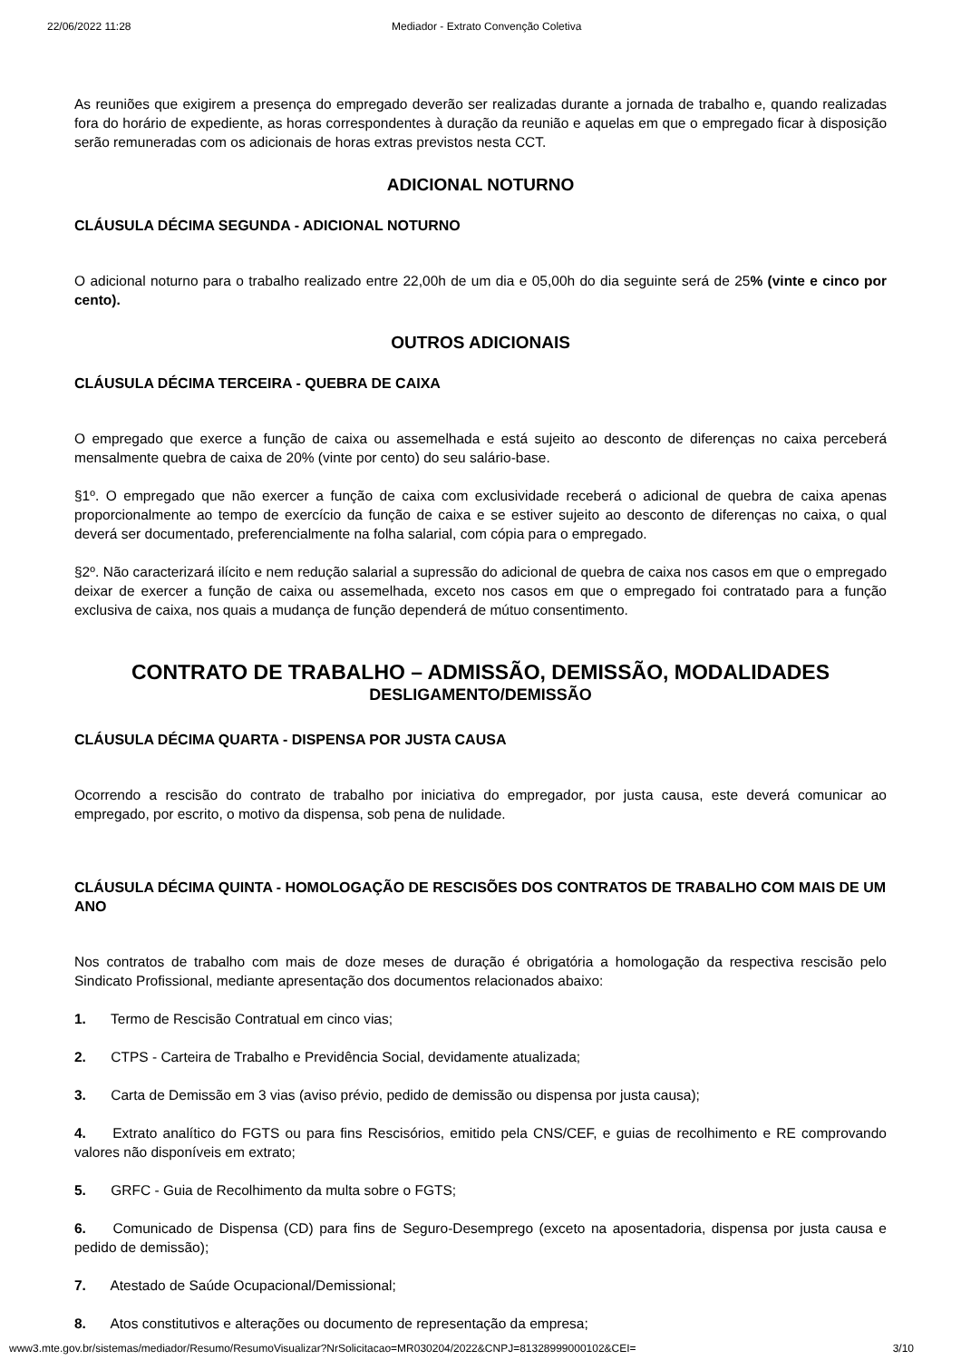22/06/2022 11:28 Mediador - Extrato Convenção Coletiva
As reuniões que exigirem a presença do empregado deverão ser realizadas durante a jornada de trabalho e, quando realizadas fora do horário de expediente, as horas correspondentes à duração da reunião e aquelas em que o empregado ficar à disposição serão remuneradas com os adicionais de horas extras previstos nesta CCT.
ADICIONAL NOTURNO
CLÁUSULA DÉCIMA SEGUNDA - ADICIONAL NOTURNO
O adicional noturno para o trabalho realizado entre 22,00h de um dia e 05,00h do dia seguinte será de 25% (vinte e cinco por cento).
OUTROS ADICIONAIS
CLÁUSULA DÉCIMA TERCEIRA - QUEBRA DE CAIXA
O empregado que exerce a função de caixa ou assemelhada e está sujeito ao desconto de diferenças no caixa perceberá mensalmente quebra de caixa de 20% (vinte por cento) do seu salário-base.
§1º. O empregado que não exercer a função de caixa com exclusividade receberá o adicional de quebra de caixa apenas proporcionalmente ao tempo de exercício da função de caixa e se estiver sujeito ao desconto de diferenças no caixa, o qual deverá ser documentado, preferencialmente na folha salarial, com cópia para o empregado.
§2º. Não caracterizará ilícito e nem redução salarial a supressão do adicional de quebra de caixa nos casos em que o empregado deixar de exercer a função de caixa ou assemelhada, exceto nos casos em que o empregado foi contratado para a função exclusiva de caixa, nos quais a mudança de função dependerá de mútuo consentimento.
CONTRATO DE TRABALHO – ADMISSÃO, DEMISSÃO, MODALIDADES
DESLIGAMENTO/DEMISSÃO
CLÁUSULA DÉCIMA QUARTA - DISPENSA POR JUSTA CAUSA
Ocorrendo a rescisão do contrato de trabalho por iniciativa do empregador, por justa causa, este deverá comunicar ao empregado, por escrito, o motivo da dispensa, sob pena de nulidade.
CLÁUSULA DÉCIMA QUINTA - HOMOLOGAÇÃO DE RESCISÕES DOS CONTRATOS DE TRABALHO COM MAIS DE UM ANO
Nos contratos de trabalho com mais de doze meses de duração é obrigatória a homologação da respectiva rescisão pelo Sindicato Profissional, mediante apresentação dos documentos relacionados abaixo:
1. Termo de Rescisão Contratual em cinco vias;
2. CTPS - Carteira de Trabalho e Previdência Social, devidamente atualizada;
3. Carta de Demissão em 3 vias (aviso prévio, pedido de demissão ou dispensa por justa causa);
4. Extrato analítico do FGTS ou para fins Rescisórios, emitido pela CNS/CEF, e guias de recolhimento e RE comprovando valores não disponíveis em extrato;
5. GRFC - Guia de Recolhimento da multa sobre o FGTS;
6. Comunicado de Dispensa (CD) para fins de Seguro-Desemprego (exceto na aposentadoria, dispensa por justa causa e pedido de demissão);
7. Atestado de Saúde Ocupacional/Demissional;
8. Atos constitutivos e alterações ou documento de representação da empresa;
www3.mte.gov.br/sistemas/mediador/Resumo/ResumoVisualizar?NrSolicitacao=MR030204/2022&CNPJ=81328999000102&CEI= 3/10